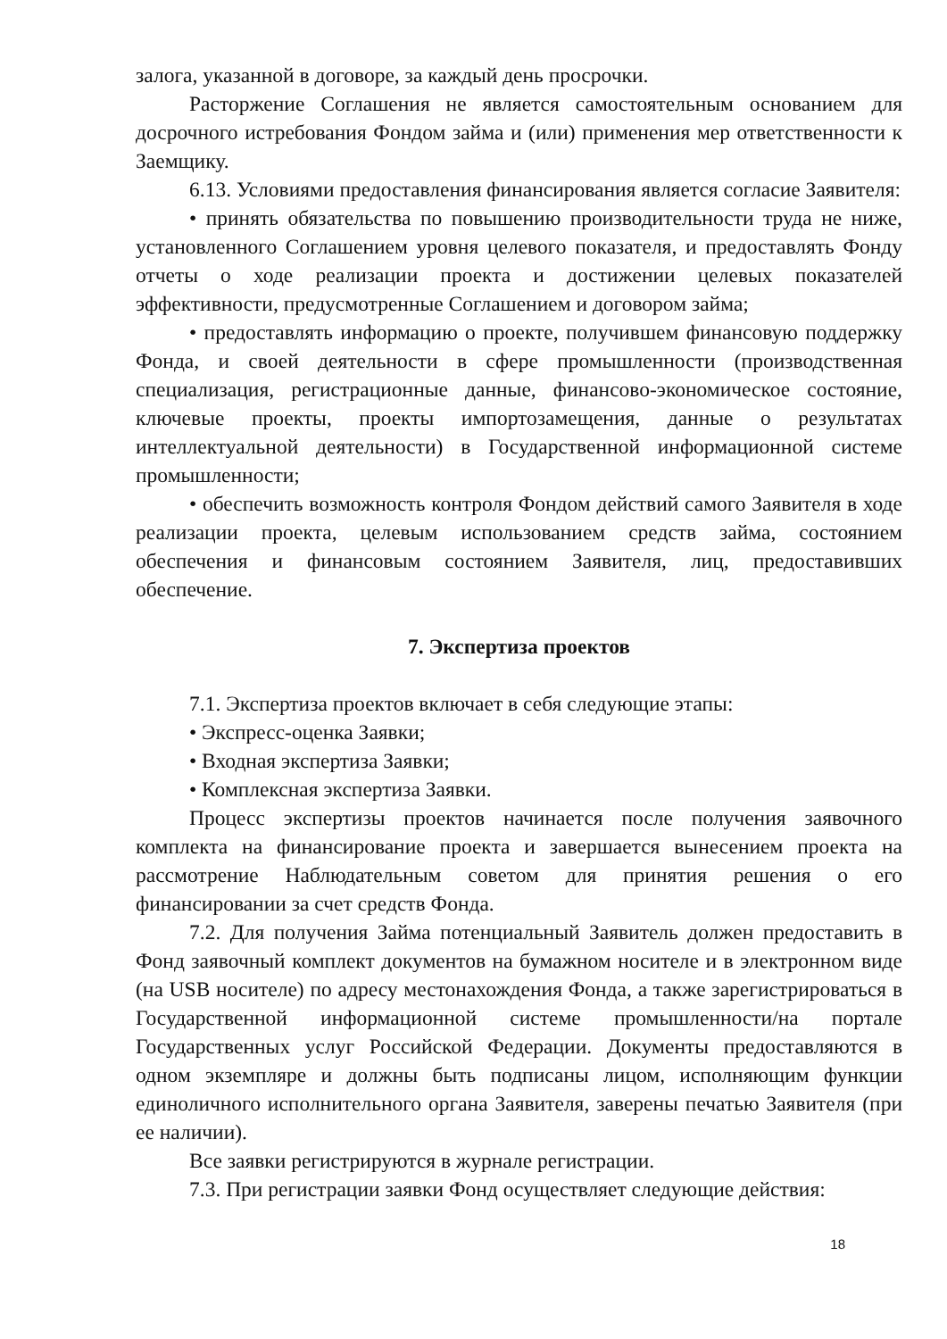залога, указанной в договоре, за каждый день просрочки.
Расторжение Соглашения не является самостоятельным основанием для досрочного истребования Фондом займа и (или) применения мер ответственности к Заемщику.
6.13. Условиями предоставления финансирования является согласие Заявителя:
• принять обязательства по повышению производительности труда не ниже, установленного Соглашением уровня целевого показателя, и предоставлять Фонду отчеты о ходе реализации проекта и достижении целевых показателей эффективности, предусмотренные Соглашением и договором займа;
• предоставлять информацию о проекте, получившем финансовую поддержку Фонда, и своей деятельности в сфере промышленности (производственная специализация, регистрационные данные, финансово-экономическое состояние, ключевые проекты, проекты импортозамещения, данные о результатах интеллектуальной деятельности) в Государственной информационной системе промышленности;
• обеспечить возможность контроля Фондом действий самого Заявителя в ходе реализации проекта, целевым использованием средств займа, состоянием обеспечения и финансовым состоянием Заявителя, лиц, предоставивших обеспечение.
7. Экспертиза проектов
7.1. Экспертиза проектов включает в себя следующие этапы:
• Экспресс-оценка Заявки;
• Входная экспертиза Заявки;
• Комплексная экспертиза Заявки.
Процесс экспертизы проектов начинается после получения заявочного комплекта на финансирование проекта и завершается вынесением проекта на рассмотрение Наблюдательным советом для принятия решения о его финансировании за счет средств Фонда.
7.2. Для получения Займа потенциальный Заявитель должен предоставить в Фонд заявочный комплект документов на бумажном носителе и в электронном виде (на USB носителе) по адресу местонахождения Фонда, а также зарегистрироваться в Государственной информационной системе промышленности/на портале Государственных услуг Российской Федерации. Документы предоставляются в одном экземпляре и должны быть подписаны лицом, исполняющим функции единоличного исполнительного органа Заявителя, заверены печатью Заявителя (при ее наличии).
Все заявки регистрируются в журнале регистрации.
7.3. При регистрации заявки Фонд осуществляет следующие действия:
18